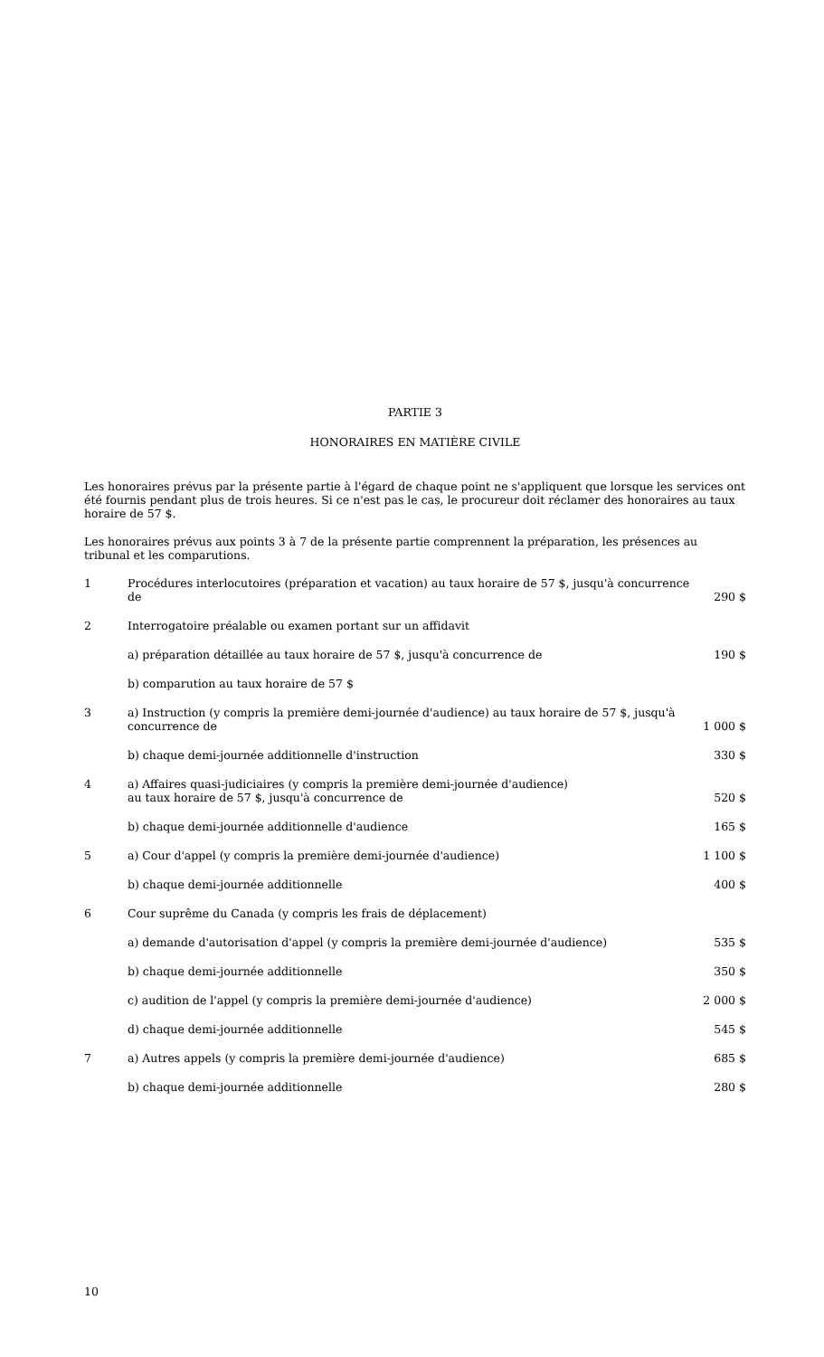PARTIE 3
HONORAIRES EN MATIÈRE CIVILE
Les honoraires prévus par la présente partie à l'égard de chaque point ne s'appliquent que lorsque les services ont été fournis pendant plus de trois heures. Si ce n'est pas le cas, le procureur doit réclamer des honoraires au taux horaire de 57 $.
Les honoraires prévus aux points 3 à 7 de la présente partie comprennent la préparation, les présences au tribunal et les comparutions.
| 1 | Procédures interlocutoires (préparation et vacation) au taux horaire de 57 $, jusqu'à concurrence de | 290 $ |
| 2 | Interrogatoire préalable ou examen portant sur un affidavit | |
| | a) préparation détaillée au taux horaire de 57 $, jusqu'à concurrence de | 190 $ |
| | b) comparution au taux horaire de 57 $ | |
| 3 | a) Instruction (y compris la première demi-journée d'audience) au taux horaire de 57 $, jusqu'à concurrence de | 1 000 $ |
| | b) chaque demi-journée additionnelle d'instruction | 330 $ |
| 4 | a) Affaires quasi-judiciaires (y compris la première demi-journée d'audience) au taux horaire de 57 $, jusqu'à concurrence de | 520 $ |
| | b) chaque demi-journée additionnelle d'audience | 165 $ |
| 5 | a) Cour d'appel (y compris la première demi-journée d'audience) | 1 100 $ |
| | b) chaque demi-journée additionnelle | 400 $ |
| 6 | Cour suprême du Canada (y compris les frais de déplacement) | |
| | a) demande d'autorisation d'appel (y compris la première demi-journée d'audience) | 535 $ |
| | b) chaque demi-journée additionnelle | 350 $ |
| | c) audition de l'appel (y compris la première demi-journée d'audience) | 2 000 $ |
| | d) chaque demi-journée additionnelle | 545 $ |
| 7 | a) Autres appels (y compris la première demi-journée d'audience) | 685 $ |
| | b) chaque demi-journée additionnelle | 280 $ |
10